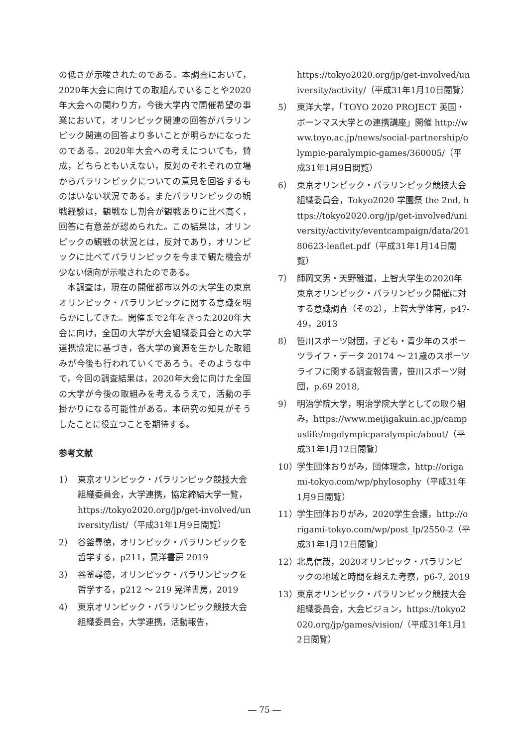の低さが示唆されたのである。本調査において，2020年大会に向けての取組んでいることや2020年大会への関わり方，今後大学内で開催希望の事業において，オリンピック関連の回答がパラリンピック関連の回答より多いことが明らかになったのである。2020年大会への考えについても，賛成，どちらともいえない，反対のそれぞれの立場からパラリンピックについての意見を回答するものはいない状況である。またパラリンピックの観戦経験は，観戦なし割合が観戦ありに比べ高く，回答に有意差が認められた。この結果は，オリンピックの観戦の状況とは，反対であり，オリンピックに比べてパラリンピックを今まで観た機会が少ない傾向が示唆されたのである。
本調査は，現在の開催都市以外の大学生の東京オリンピック・パラリンピックに関する意識を明らかにしてきた。開催まで2年をきった2020年大会に向け，全国の大学が大会組織委員会との大学連携協定に基づき，各大学の資源を生かした取組みが今後も行われていくであろう。そのような中で，今回の調査結果は，2020年大会に向けた全国の大学が今後の取組みを考えるうえで，活動の手掛かりになる可能性がある。本研究の知見がそうしたことに役立つことを期待する。
参考文献
1） 東京オリンピック・パラリンピック競技大会組織委員会，大学連携，協定締結大学一覧，https://tokyo2020.org/jp/get-involved/university/list/（平成31年1月9日閲覧）
2） 谷釜尋徳，オリンピック・パラリンピックを哲学する，p211，晃洋書房 2019
3） 谷釜尋徳，オリンピック・パラリンピックを哲学する，p212 ～ 219 晃洋書房，2019
4） 東京オリンピック・パラリンピック競技大会組織委員会，大学連携，活動報告，
https://tokyo2020.org/jp/get-involved/university/activity/（平成31年1月10日閲覧）
5） 東洋大学，「TOYO 2020 PROJECT 英国・ボーンマス大学との連携講座」開催 http://www.toyo.ac.jp/news/social-partnership/olympic-paralympic-games/360005/（平成31年1月9日閲覧）
6） 東京オリンピック・パラリンピック競技大会組織委員会，Tokyo2020 学園祭 the 2nd, https://tokyo2020.org/jp/get-involved/university/activity/eventcampaign/data/20180623-leaflet.pdf（平成31年1月14日閲覧）
7） 師岡文男・天野雅道，上智大学生の2020年東京オリンピック・パラリンピック開催に対する意識調査（その2），上智大学体育，p47-49，2013
8） 笹川スポーツ財団，子ども・青少年のスポーツライフ・データ 20174 ～ 21歳のスポーツライフに関する調査報告書，笹川スポーツ財団，p.69 2018,
9） 明治学院大学，明治学院大学としての取り組み，https://www.meijigakuin.ac.jp/campuslife/mgolympicparalympic/about/（平成31年1月12日閲覧）
10） 学生団体おりがみ，団体理念，http://origami-tokyo.com/wp/phylosophy（平成31年1月9日閲覧）
11） 学生団体おりがみ，2020学生会議，http://origami-tokyo.com/wp/post_lp/2550-2（平成31年1月12日閲覧）
12） 北島信哉，2020オリンピック・パラリンピックの地域と時間を超えた考察，p6-7, 2019
13） 東京オリンピック・パラリンピック競技大会組織委員会，大会ビジョン，https://tokyo2020.org/jp/games/vision/（平成31年1月12日閲覧）
― 75 ―